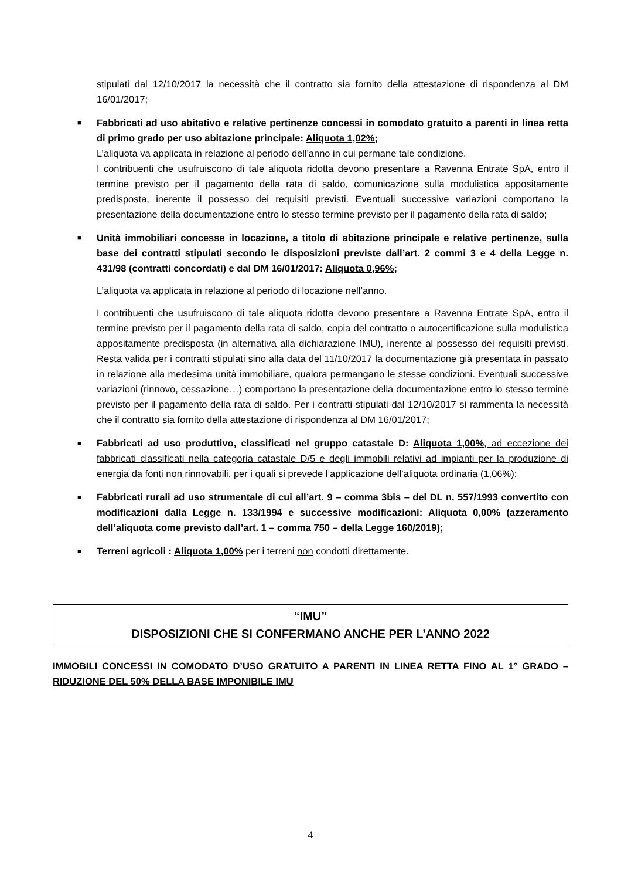stipulati dal 12/10/2017 la necessità che il contratto sia fornito della attestazione di rispondenza al DM 16/01/2017;
■
Fabbricati ad uso abitativo e relative pertinenze concessi in comodato gratuito a parenti in linea retta di primo grado per uso abitazione principale: Aliquota 1,02%;
L’aliquota va applicata in relazione al periodo dell'anno in cui permane tale condizione.
I contribuenti che usufruiscono di tale aliquota ridotta devono presentare a Ravenna Entrate SpA, entro il termine previsto per il pagamento della rata di saldo, comunicazione sulla modulistica appositamente predisposta, inerente il possesso dei requisiti previsti. Eventuali successive variazioni comportano la presentazione della documentazione entro lo stesso termine previsto per il pagamento della rata di saldo;
■
Unità immobiliari concesse in locazione, a titolo di abitazione principale e relative pertinenze, sulla base dei contratti stipulati secondo le disposizioni previste dall’art. 2 commi 3 e 4 della Legge n. 431/98 (contratti concordati) e dal DM 16/01/2017: Aliquota 0,96%;
L’aliquota va applicata in relazione al periodo di locazione nell’anno.
I contribuenti che usufruiscono di tale aliquota ridotta devono presentare a Ravenna Entrate SpA, entro il termine previsto per il pagamento della rata di saldo, copia del contratto o autocertificazione sulla modulistica appositamente predisposta (in alternativa alla dichiarazione IMU), inerente al possesso dei requisiti previsti. Resta valida per i contratti stipulati sino alla data del 11/10/2017 la documentazione già presentata in passato in relazione alla medesima unità immobiliare, qualora permangano le stesse condizioni. Eventuali successive variazioni (rinnovo, cessazione…) comportano la presentazione della documentazione entro lo stesso termine previsto per il pagamento della rata di saldo. Per i contratti stipulati dal 12/10/2017 si rammenta la necessità che il contratto sia fornito della attestazione di rispondenza al DM 16/01/2017;
■
Fabbricati ad uso produttivo, classificati nel gruppo catastale D: Aliquota 1,00%, ad eccezione dei fabbricati classificati nella categoria catastale D/5 e degli immobili relativi ad impianti per la produzione di energia da fonti non rinnovabili, per i quali si prevede l’applicazione dell’aliquota ordinaria (1,06%);
■
Fabbricati rurali ad uso strumentale di cui all’art. 9 – comma 3bis – del DL n. 557/1993 convertito con modificazioni dalla Legge n. 133/1994 e successive modificazioni: Aliquota 0,00% (azzeramento dell’aliquota come previsto dall’art. 1 – comma 750 – della Legge 160/2019);
■
Terreni agricoli : Aliquota 1,00% per i terreni non condotti direttamente.
“IMU”
DISPOSIZIONI CHE SI CONFERMANO ANCHE PER L’ANNO 2022
IMMOBILI CONCESSI IN COMODATO D’USO GRATUITO A PARENTI IN LINEA RETTA FINO AL 1° GRADO – RIDUZIONE DEL 50% DELLA BASE IMPONIBILE IMU
4